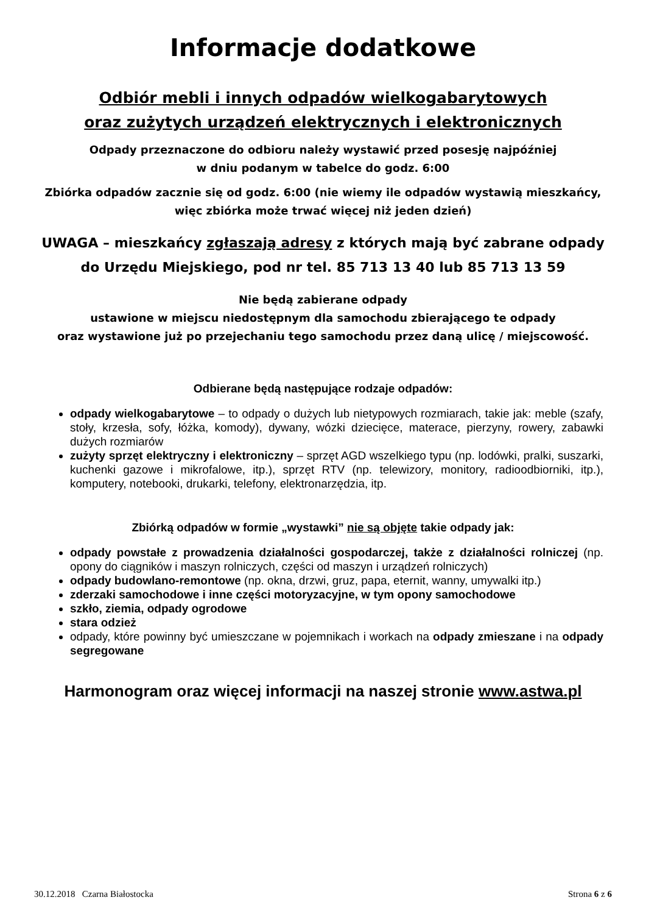Informacje dodatkowe
Odbiór mebli i innych odpadów wielkogabarytowych
oraz zużytych urządzeń elektrycznych i elektronicznych
Odpady przeznaczone do odbioru należy wystawić przed posesję najpóźniej
w dniu podanym w tabelce do godz. 6:00
Zbiórka odpadów zacznie się od godz. 6:00 (nie wiemy ile odpadów wystawią mieszkańcy,
więc zbiórka może trwać więcej niż jeden dzień)
UWAGA – mieszkańcy zgłaszają adresy z których mają być zabrane odpady
do Urzędu Miejskiego, pod nr tel. 85 713 13 40 lub 85 713 13 59
Nie będą zabierane odpady
ustawione w miejscu niedostępnym dla samochodu zbierającego te odpady
oraz wystawione już po przejechaniu tego samochodu przez daną ulicę / miejscowość.
Odbierane będą następujące rodzaje odpadów:
odpady wielkogabarytowe – to odpady o dużych lub nietypowych rozmiarach, takie jak: meble (szafy, stoły, krzesła, sofy, łóżka, komody), dywany, wózki dziecięce, materace, pierzyny, rowery, zabawki dużych rozmiarów
zużyty sprzęt elektryczny i elektroniczny – sprzęt AGD wszelkiego typu (np. lodówki, pralki, suszarki, kuchenki gazowe i mikrofalowe, itp.), sprzęt RTV (np. telewizory, monitory, radioodbiorniki, itp.), komputery, notebooki, drukarki, telefony, elektronarzędzia, itp.
Zbiórką odpadów w formie „wystawki” nie są objęte takie odpady jak:
odpady powstałe z prowadzenia działalności gospodarczej, także z działalności rolniczej (np. opony do ciągników i maszyn rolniczych, części od maszyn i urządzeń rolniczych)
odpady budowlano-remontowe (np. okna, drzwi, gruz, papa, eternit, wanny, umywalki itp.)
zderzaki samochodowe i inne części motoryzacyjne, w tym opony samochodowe
szkło, ziemia, odpady ogrodowe
stara odzież
odpady, które powinny być umieszczane w pojemnikach i workach na odpady zmieszane i na odpady segregowane
Harmonogram oraz więcej informacji na naszej stronie www.astwa.pl
30.12.2018 Czarna Białostocka Strona 6 z 6